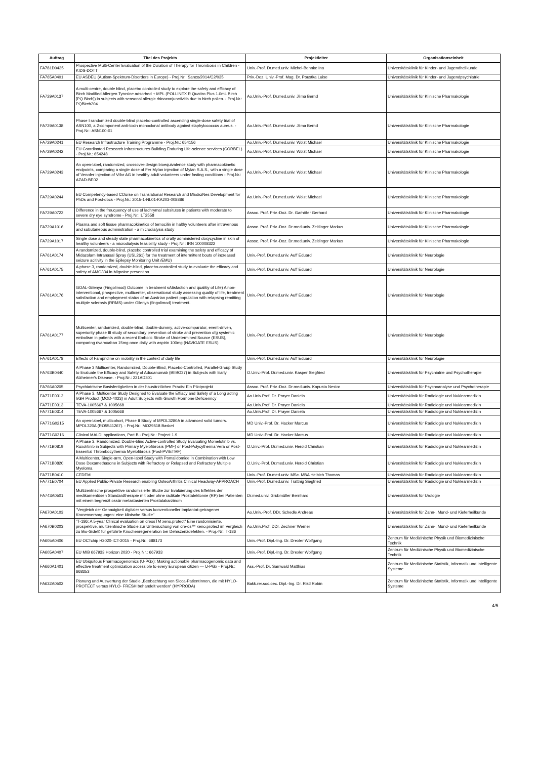| Auftrag | Titel des Projekts | Projektleiter | Organisationseinheit |
| --- | --- | --- | --- |
| FA781D0435 | Prospective Multi-Center Evaluation of the Duration of Therapy for Thrombosis in Children - KIDS-DOTT | Univ.-Prof. Dr.med.univ. Michel-Behnke Ina | Universitätsklinik für Kinder- und Jugendheilkunde |
| FA765A0401 | EU ASDEU (Autism-Spektrum-Disorders in Europe) - Proj.Nr.: Sanco/2014/C2/035 | Priv.-Doz. Univ.-Prof. Mag. Dr. Poustka Luise | Universitätsklinik für Kinder- und Jugendpsychiatrie |
| FA729A0137 | A multi-centre, double blind, placebo controlled study to explore the safety and efficacy of Birch Modified Allergen Tyrosine adsorbed + MPL (POLLINEX R Quattro Plus 1.0mL Birch [PQ Birch]) in subjects with seasonal allergic rhinoconjunctivitis due to birch pollen. - Proj.Nr.: PQBirch204 | Ao.Univ.-Prof. Dr.med.univ. Jilma Bernd | Universitätsklinik für Klinische Pharmakologie |
| FA729A0138 | Phase I randomized double-blind placebo-controlled ascending single-dose safety trial of ASN100, a 2-component anti-toxin monoclonal antibody against staphylococcus aureus. - Proj.Nr.: ASN100-01 | Ao.Univ.-Prof. Dr.med.univ. Jilma Bernd | Universitätsklinik für Klinische Pharmakologie |
| FA729A0241 | EU Research Infrastructure Training Programme - Proj.Nr.: 654156 | Ao.Univ.-Prof. Dr.med.univ. Wolzt Michael | Universitätsklinik für Klinische Pharmakologie |
| FA729A0242 | EU Coordinated Research Infrastructures Building Enduring Life-science services (CORBEL) - Proj.Nr.: 654248 | Ao.Univ.-Prof. Dr.med.univ. Wolzt Michael | Universitätsklinik für Klinische Pharmakologie |
| FA729A0243 | An open-label, randomized, crossover-design bioequivalence study with pharmacokinetic endpoints, comparing a single dose of Fer Mylan injection of Mylan S.A.S., with a single dose of Venofer injection of Vifor AG in healthy adult volunteers under fasting conditions - Proj.Nr.: AZAD-BE02 | Ao.Univ.-Prof. Dr.med.univ. Wolzt Michael | Universitätsklinik für Klinische Pharmakologie |
| FA729A0244 | EU Competency-based COurse on Translational Research and MEdiciNes Development for PhDs and Post-docs - Proj.Nr.: 2015-1-NL01-KA203-008886 | Ao.Univ.-Prof. Dr.med.univ. Wolzt Michael | Universitätsklinik für Klinische Pharmakologie |
| FA729A0722 | Difference in the freuquency of use of lachrymal subsitutes in patients with moderate to severe dry eye syndrome - Proj.Nr.: LT2558 | Assoc. Prof. Priv.-Doz. Dr. Garhöfer Gerhard | Universitätsklinik für Klinische Pharmakologie |
| FA729A1016 | Plasma and soft tissue pharmacokinetics of temocilin in halthy volunteers after intravenous and subutaneous administration - a microdialysis study | Assoc. Prof. Priv.-Doz. Dr.med.univ. Zeitlinger Markus | Universitätsklinik für Klinische Pharmakologie |
| FA729A1017 | Single dose and steady state pharmacokinetics of orally administered doxycycline in skin of healthy volunteers - a microdialysis feasibility study - Proj.Nr.: IRN 100008322 | Assoc. Prof. Priv.-Doz. Dr.med.univ. Zeitlinger Markus | Universitätsklinik für Klinische Pharmakologie |
| FA761A0174 | A randomized, double-blind, placebo controlled trial examining the safety and efficacy of Midazolam Intranasal Spray (USL261) for the treatment of intermittent bouts of increased seizure acitivity in the Epilepsy Monitoring Unit /EMU) | Univ.-Prof. Dr.med.univ. Auff Eduard | Universitätsklinik für Neurologie |
| FA761A0175 | A phase 3, randomized, double-blind, placebo-controlled study to evaluate the efficacy and safety of AMG334 in Migraine prevention | Univ.-Prof. Dr.med.univ. Auff Eduard | Universitätsklinik für Neurologie |
| FA761A0176 | GOAL-Gilenya (Fingolimod) Outcome in treatment sAtisfaction and qualitiy of Life) A non-interventional, prospective, multicenter, observational study assessing quality of life, treatment satisfaction and employment status of an Austrian patient population with relapsing remitting multiple sclerosis (RRMS) under Gilenya (fingolimod) treatment. | Univ.-Prof. Dr.med.univ. Auff Eduard | Universitätsklinik für Neurologie |
| FA761A0177 | Multicenter, randomized, double-blind, double-dummy, active-comparator, event-driven, superiority phase III study of secondary prevention of stroke and prevention ofg systemic embolism in patients with a recent Embolic Stroke of Undetermined Source (ESUS), comparing rivaroxaban 15mg once daily with aspirin 100mg (NAVIGATE ESUS) | Univ.-Prof. Dr.med.univ. Auff Eduard | Universitätsklinik für Neurologie |
| FA761A0178 | Effects of Fampridine on mobility in the context of daily life | Univ.-Prof. Dr.med.univ. Auff Eduard | Universitätsklinik für Neurologie |
| FA763B0440 | A Phase 3 Multicenter, Randomized, Double-Blind, Placebo-Controlled, Parallel-Group Study to Evaluate the Efficacy and Safety of Aducanumab (BIIBO37) in Subjects with Early Alzheimer's Disease. - Proj.Nr.: 221AD301 | O.Univ.-Prof. Dr.med.univ. Kasper Siegfried | Universitätsklinik für Psychiatrie und Psychotherapie |
| FA766A0205 | Psychiatrische Basisfertigkeiten in der hausärztlichen Praxis: Ein Pilotprojekt | Assoc. Prof. Priv.-Doz. Dr.med.univ. Kapusta Nestor | Universitätsklinik für Psychoanalyse und Psychotherapie |
| FA771E0312 | A Phase 3, Multicenter Study Designed to Evaluate the Effiacy and Safety of a Long acting hGH Product (MOD-4023) in Adult Subjects with Growth Hormone Deficienncy | Ao.Univ.Prof. Dr. Prayer Daniela | Universitätsklinik für Radiologie und Nuklearmedizin |
| FA771E0313 | TEVA-1005667 & 1005668 | Ao.Univ.Prof. Dr. Prayer Daniela | Universitätsklinik für Radiologie und Nuklearmedizin |
| FA771E0314 | TEVA-1005667 & 1005668 | Ao.Univ.Prof. Dr. Prayer Daniela | Universitätsklinik für Radiologie und Nuklearmedizin |
| FA771G0215 | An open-label, multicohort, Phase II Study of MPDL3280A in advanced solid tumors. MPDL320A (RO5541267). - Proj.Nr.: MO29518 Basket | MD Univ.-Prof. Dr. Hacker Marcus | Universitätsklinik für Radiologie und Nuklearmedizin |
| FA771G0216 | Clinical MALDI applications, Part B - Proj.Nr.: Project 1.9 | MD Univ.-Prof. Dr. Hacker Marcus | Universitätsklinik für Radiologie und Nuklearmedizin |
| FA771B0819 | A Phase 3, Randomized, Double-blind Active-controlled Study Evaluating Momelotinib vs. Ruxolitinib in Subjects with Primary Myelofibrosis (PMF) or Post-Polycythemia Vera or Post- Essential Thrombocythemia Myelofibrosis (Post-PV/ETMF) | O.Univ.-Prof. Dr.med.univ. Herold Christian | Universitätsklinik für Radiologie und Nuklearmedizin |
| FA771B0820 | A Multicenter, Single-arm, Open-label Study with Pomalidomide in Combination with Low Dose Dexamethasone in Subjects with Refractory or Relapsed and Refractory Multiple Myeloma | O.Univ.-Prof. Dr.med.univ. Herold Christian | Universitätsklinik für Radiologie und Nuklearmedizin |
| FA771B0410 | CEDEM | Univ.-Prof. Dr.med.univ. MSc. MBA Helbich Thomas | Universitätsklinik für Radiologie und Nuklearmedizin |
| FA771E0704 | EU Applied Public-Private Research enabling OsteoArthritis Clinical Headway-APPROACH | Univ.-Prof. Dr.med.univ. Trattnig Siegfried | Universitätsklinik für Radiologie und Nuklearmedizin |
| FA743A0501 | Multizentrische prospektive randomisierte Studie zur Evaluierung des Effektes der medikamentösen Standardtherapie mit oder ohne radikale Prostatektomie (RP) bei Patienten mit einem begrenzt ossär metastasierten Prostatakarzinom | Dr.med.univ. Grubmüller Bernhard | Universitätsklinik für Urologie |
| FA670A0103 | "Vergleich der Genauigkeit digitaler versus konventioneller Implantat-getragener Kronenversorgungen: eine klinische Studie" | Ao.Univ.-Prof. DDr. Schedle Andreas | Universitätsklinik für Zahn-, Mund- und Kieferheilkunde |
| FA670B0203 | "T-186: A 5-year Clinical evaluation on creosTM xeno.protect" Eine randomisierte, prospektive, multizentrische Studie zur Untersuchung von cre-os™ xeno.protect im Vergleich zu Bio-Gide® für geführte Knochenregeneration bei Dehiszenzdefekten. - Proj.-Nr.: T-186 | Ao.Univ.Prof. DDr. Zechner Werner | Universitätsklinik für Zahn-, Mund- und Kieferheilkunde |
| FA605A0406 | EU OCTchip H2020-ICT-2015 - Proj.Nr.: 688173 | Univ.-Prof. Dipl.-Ing. Dr. Drexler Wolfgang | Zentrum für Medizinische Physik und Biomedizinische Technik |
| FA605A0407 | EU MIB 667933 Horizon 2020 - Proj.Nr.: 667933 | Univ.-Prof. Dipl.-Ing. Dr. Drexler Wolfgang | Zentrum für Medizinische Physik und Biomedizinische Technik |
| FA660A1401 | EU Ubiquitous Pharmacogenomics (U-PGx): Making actionable pharmacogenomic data and effective treatment optimization accessible to every European citizen — U-PGx - Proj.Nr.: 668353 | Ass.-Prof. Dr. Samwald Matthias | Zentrum für Medizinische Statistik, Informatik und Intelligente Systeme |
| FA632A0502 | Planung und Auswertung der Studie „Beobachtung von Sicca-PatientInnen, die mit HYLO-PROTECT versus HYLO- FRESH behandelt werden“ (HYPRODA) | Bakk.rer.soc.oec. Dipl.-Ing. Dr. Ristl Robin | Zentrum für Medizinische Statistik, Informatik und Intelligente Systeme |
4/5